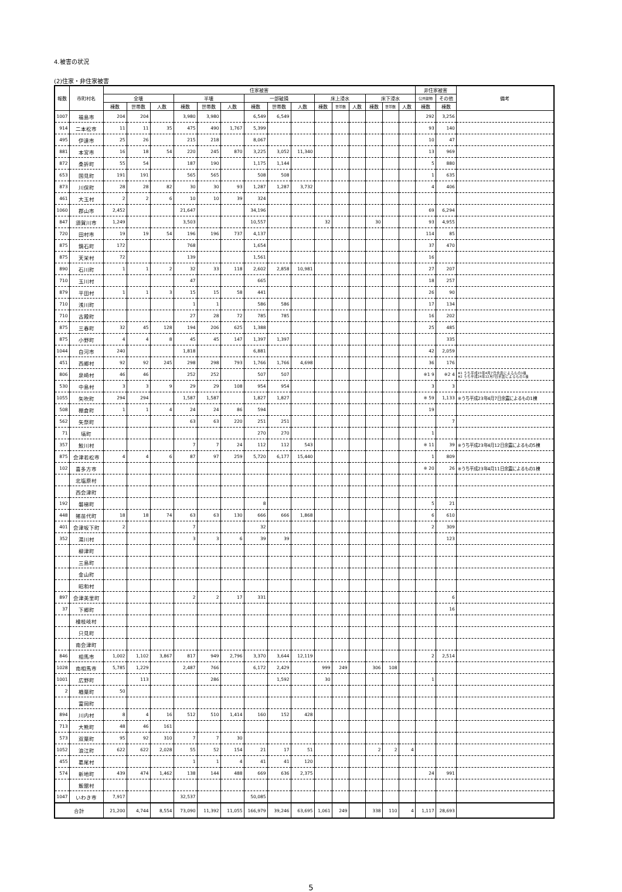4.被害の状況
(2)住家・非住家被害
| 報数 | 市町村名 | 住家被害 | | | | | | | | | | | | | | | 非住家被害 | | 備考 |
| --- | --- | --- | --- | --- | --- | --- | --- | --- | --- | --- | --- | --- | --- | --- | --- | --- | --- | --- | --- |
| | | 全壊 | | | 半壊 | | | 一部破損 | | | 床上浸水 | | | 床下浸水 | | | 公共建物 | その他 | |
| | | 棟数 | 世帯数 | 人数 | 棟数 | 世帯数 | 人数 | 棟数 | 世帯数 | 人数 | 棟数 | 世帯数 | 人数 | 棟数 | 世帯数 | 人数 | 棟数 | 棟数 | |
| 1007 | 福島市 | 204 | 204 | | 3,980 | 3,980 | | 6,549 | 6,549 | | | | | | | | 292 | 3,256 | |
| 914 | 二本松市 | 11 | 11 | 35 | 475 | 490 | 1,767 | 5,399 | | | | | | | | | 93 | 140 | |
| 495 | 伊達市 | 25 | 26 | | 215 | 218 | | 8,067 | | | | | | | | | 10 | 47 | |
| 881 | 本宮市 | 16 | 18 | 54 | 220 | 245 | 870 | 3,225 | 3,052 | 11,340 | | | | | | | 13 | 969 | |
| 872 | 桑折町 | 55 | 54 | | 187 | 190 | | 1,175 | 1,144 | | | | | | | | 5 | 880 | |
| 653 | 国見町 | 191 | 191 | | 565 | 565 | | 508 | 508 | | | | | | | | 1 | 635 | |
| 873 | 川俣町 | 28 | 28 | 82 | 30 | 30 | 93 | 1,287 | 1,287 | 3,732 | | | | | | | 4 | 406 | |
| 461 | 大玉村 | 2 | 2 | 6 | 10 | 10 | 39 | 324 | | | | | | | | | | | |
| 1060 | 郡山市 | 2,452 | | | 21,647 | | | 34,196 | | | | | | | | | 69 | 6,294 | |
| 847 | 須賀川市 | 1,249 | | | 3,503 | | | 10,557 | | | 32 | | | 30 | | | 93 | 4,955 | |
| 720 | 田村市 | 19 | 19 | 54 | 196 | 196 | 737 | 4,137 | | | | | | | | | 114 | 85 | |
| 875 | 鏡石町 | 172 | | | 768 | | | 1,654 | | | | | | | | | 37 | 470 | |
| 875 | 天栄村 | 72 | | | 139 | | | 1,561 | | | | | | | | | 16 | | |
| 890 | 石川町 | 1 | 1 | 2 | 32 | 33 | 118 | 2,602 | 2,858 | 10,981 | | | | | | | 27 | 207 | |
| 710 | 玉川村 | | | | 47 | | | 665 | | | | | | | | | 18 | 257 | |
| 879 | 平田村 | 1 | 1 | 3 | 15 | 15 | 58 | 441 | | | | | | | | | 26 | 90 | |
| 710 | 浅川町 | | | | 1 | 1 | | 586 | 586 | | | | | | | | 17 | 134 | |
| 710 | 古殿町 | | | | 27 | 28 | 72 | 785 | 785 | | | | | | | | 16 | 202 | |
| 875 | 三春町 | 32 | 45 | 128 | 194 | 206 | 625 | 1,388 | | | | | | | | | 25 | 485 | |
| 875 | 小野町 | 4 | 4 | 8 | 45 | 45 | 147 | 1,397 | 1,397 | | | | | | | | | 335 | |
| 1044 | 白河市 | 240 | | | 1,818 | | | 6,881 | | | | | | | | | 42 | 2,059 | |
| 451 | 西郷村 | 92 | 92 | 245 | 298 | 298 | 793 | 1,766 | 1,766 | 4,698 | | | | | | | 36 | 176 | |
| 806 | 泉崎村 | 46 | 46 | | 252 | 252 | | 507 | 507 | | | | | | | | ※1 9 | ※2 4 | ※1 うち平成23年4月7日余震によるもの1棟 ※2 うち平成24年12月7日余震によるもの1棟 |
| 530 | 中島村 | 3 | 3 | 9 | 29 | 29 | 108 | 954 | 954 | | | | | | | | 3 | 3 | |
| 1055 | 矢吹町 | 294 | 294 | | 1,587 | 1,587 | | 1,827 | 1,827 | | | | | | | | ※ 59 | 1,133 | ※うち平成23年4月7日余震によるもの1棟 |
| 508 | 棚倉町 | 1 | 1 | 4 | 24 | 24 | 86 | 594 | | | | | | | | | 19 | | |
| 562 | 矢祭町 | | | | 63 | 63 | 220 | 251 | 251 | | | | | | | | | 7 | |
| 71 | 塙町 | | | | | | | 270 | 270 | | | | | | | | 1 | | |
| 357 | 鮫川村 | | | | 7 | 7 | 24 | 112 | 112 | 543 | | | | | | | ※ 11 | 39 | ※うち平成23年4月12日余震によるもの5棟 |
| 875 | 会津若松市 | 4 | 4 | 6 | 87 | 97 | 259 | 5,720 | 6,177 | 15,440 | | | | | | | 1 | 809 | |
| 102 | 喜多方市 | | | | | | | | | | | | | | | | ※ 20 | 26 | ※うち平成23年4月11日余震によるもの1棟 |
| | 北塩原村 | | | | | | | | | | | | | | | | | | |
| | 西会津町 | | | | | | | | | | | | | | | | | | |
| 192 | 磐梯町 | | | | | | | 8 | | | | | | | | | 5 | 21 | |
| 448 | 猪苗代町 | 18 | 18 | 74 | 63 | 63 | 130 | 666 | 666 | 1,868 | | | | | | | 6 | 610 | |
| 401 | 会津坂下町 | 2 | | | 7 | | | 32 | | | | | | | | | 2 | 309 | |
| 352 | 湯川村 | | | | 3 | 3 | 6 | 39 | 39 | | | | | | | | | 123 | |
| | 柳津町 | | | | | | | | | | | | | | | | | | |
| | 三島町 | | | | | | | | | | | | | | | | | | |
| | 金山町 | | | | | | | | | | | | | | | | | | |
| | 昭和村 | | | | | | | | | | | | | | | | | | |
| 897 | 会津美里町 | | | | 2 | 2 | 17 | 331 | | | | | | | | | | 6 | |
| 37 | 下郷町 | | | | | | | | | | | | | | | | | 16 | |
| | 檜枝岐村 | | | | | | | | | | | | | | | | | | |
| | 只見町 | | | | | | | | | | | | | | | | | | |
| | 南会津町 | | | | | | | | | | | | | | | | | | |
| 846 | 相馬市 | 1,002 | 1,102 | 3,867 | 817 | 949 | 2,796 | 3,370 | 3,644 | 12,119 | | | | | | | 2 | 2,514 | |
| 1028 | 南相馬市 | 5,785 | 1,229 | | 2,487 | 766 | | 6,172 | 2,429 | | 999 | 249 | | 306 | 108 | | | | |
| 1001 | 広野町 | | 113 | | | 286 | | | 1,592 | | 30 | | | | | | 1 | | |
| 2 | 楢葉町 | 50 | | | | | | | | | | | | | | | | | |
| | 富岡町 | | | | | | | | | | | | | | | | | | |
| 894 | 川内村 | 8 | 4 | 16 | 512 | 510 | 1,414 | 160 | 152 | 428 | | | | | | | | | |
| 713 | 大熊町 | 48 | 46 | 161 | | | | | | | | | | | | | | | |
| 573 | 双葉町 | 95 | 92 | 310 | 7 | 7 | 30 | | | | | | | | | | | | |
| 1052 | 浪江町 | 622 | 622 | 2,028 | 55 | 52 | 154 | 21 | 17 | 51 | | | | 2 | 2 | 4 | | | |
| 455 | 葛尾村 | | | | 1 | 1 | 4 | 41 | 41 | 120 | | | | | | | | | |
| 574 | 新地町 | 439 | 474 | 1,462 | 138 | 144 | 488 | 669 | 636 | 2,375 | | | | | | | 24 | 991 | |
| | 飯舘村 | | | | | | | | | | | | | | | | | | |
| 1047 | いわき市 | 7,917 | | | 32,537 | | | 50,085 | | | | | | | | | | | |
| 合計 | | 21,200 | 4,744 | 8,554 | 73,090 | 11,392 | 11,055 | 166,979 | 39,246 | 63,695 | 1,061 | 249 | | 338 | 110 | 4 | 1,117 | 28,693 | |
5